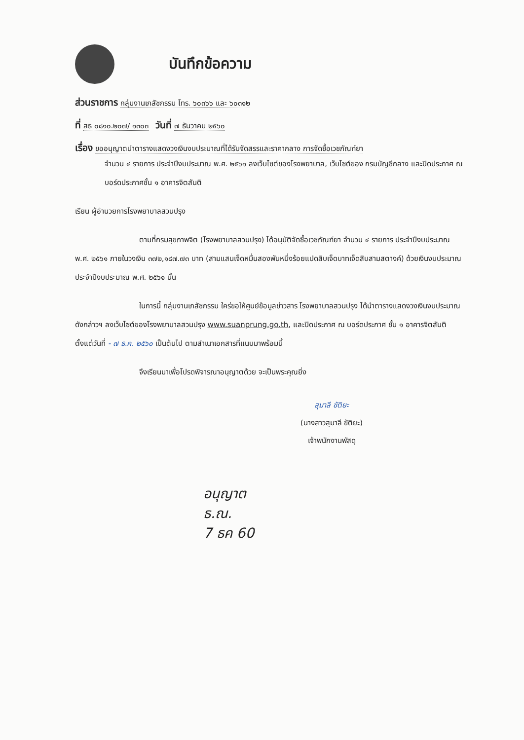บันทึกข้อความ
ส่วนราชการ กลุ่มงานเภสัชกรรม โทร. ๖๐๓๖๖ และ ๖๐๓๑๒
ที่ สธ ๐๘๑๐.๒๐๗/ ๑๓๐๓ วันที่ ๗ ธันวาคม ๒๕๖๐
เรื่อง ขออนุญาตนำตารางแสดงวงเงินงบประมาณที่ได้รับจัดสรรและราคากลาง การจัดซื้อเวชภัณฑ์ยา
จำนวน ๔ รายการ ประจำปีงบประมาณ พ.ศ. ๒๕๖๑ ลงเว็บไซต์ของโรงพยาบาล, เว็บไซต์ของ กรมบัญชีกลาง และปิดประกาศ ณ บอร์ดประกาศชั้น ๑ อาคารจิตสันติ
เรียน ผู้อำนวยการโรงพยาบาลสวนปรุง
ตามที่กรมสุขภาพจิต (โรงพยาบาลสวนปรุง) ได้อนุมัติจัดซื้อเวชภัณฑ์ยา จำนวน ๔ รายการ ประจำปีงบประมาณ พ.ศ. ๒๕๖๑ ภายในวงเงิน ๓๗๒,๑๘๗.๗๓ บาท (สามแสนเจ็ดหมื่นสองพันหนึ่งร้อยแปดสิบเจ็ดบาทเจ็ดสิบสามสตางค์) ด้วยเงินงบประมาณ ประจำปีงบประมาณ พ.ศ. ๒๕๖๑ นั้น
ในการนี้ กลุ่มงานเภสัชกรรม ใคร่ขอให้ศูนย์ข้อมูลข่าวสาร โรงพยาบาลสวนปรุง ได้นำตารางแสดงวงเงินงบประมาณ ดังกล่าวฯ ลงเว็บไซต์ของโรงพยาบาลสวนปรุง www.suanprung.go.th, และปิดประกาศ ณ บอร์ดประกาศ ชั้น ๑ อาคารจิตสันติ ตั้งแต่วันที่ - ๗ ธ.ค. ๒๕๖๐ เป็นต้นไป ตามสำเนาเอกสารที่แนบมาพร้อมนี้
จึงเรียนมาเพื่อโปรดพิจารณาอนุญาตด้วย จะเป็นพระคุณยิ่ง
สุมาลี ขัติยะ
(นางสาวสุมาลี ขัติยะ)
เจ้าพนักงานพัสดุ
อนุญาต
ธ.ณ.
7 ธค 60